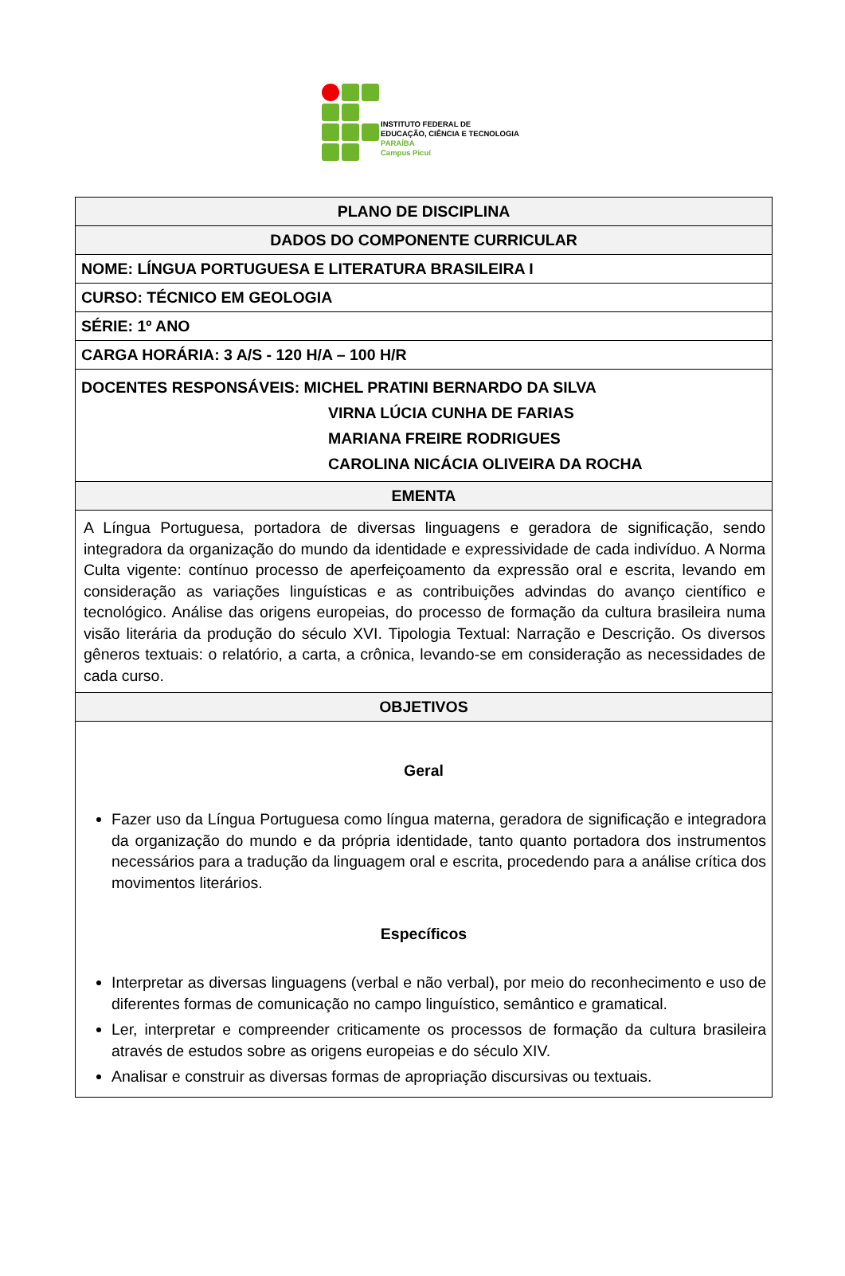INSTITUTO FEDERAL DE
EDUCAÇÃO, CIÊNCIA E TECNOLOGIA
PARAÍBA
Campus Picuí
| PLANO DE DISCIPLINA |
| --- |
| DADOS DO COMPONENTE CURRICULAR |
| NOME: LÍNGUA PORTUGUESA E LITERATURA BRASILEIRA I |
| CURSO: TÉCNICO EM GEOLOGIA |
| SÉRIE: 1º ANO |
| CARGA HORÁRIA: 3 A/S - 120 H/A – 100 H/R |
| DOCENTES RESPONSÁVEIS: MICHEL PRATINI BERNARDO DA SILVA VIRNA LÚCIA CUNHA DE FARIAS MARIANA FREIRE RODRIGUES CAROLINA NICÁCIA OLIVEIRA DA ROCHA |
| EMENTA |
| A Língua Portuguesa, portadora de diversas linguagens e geradora de significação, sendo integradora da organização do mundo da identidade e expressividade de cada indivíduo. A Norma Culta vigente: contínuo processo de aperfeiçoamento da expressão oral e escrita, levando em consideração as variações linguísticas e as contribuições advindas do avanço científico e tecnológico. Análise das origens europeias, do processo de formação da cultura brasileira numa visão literária da produção do século XVI. Tipologia Textual: Narração e Descrição. Os diversos gêneros textuais: o relatório, a carta, a crônica, levando-se em consideração as necessidades de cada curso. |
| OBJETIVOS |
| Geral Fazer uso da Língua Portuguesa como língua materna, geradora de significação e integradora da organização do mundo e da própria identidade, tanto quanto portadora dos instrumentos necessários para a tradução da linguagem oral e escrita, procedendo para a análise crítica dos movimentos literários. Específicos Interpretar as diversas linguagens (verbal e não verbal), por meio do reconhecimento e uso de diferentes formas de comunicação no campo linguístico, semântico e gramatical. Ler, interpretar e compreender criticamente os processos de formação da cultura brasileira através de estudos sobre as origens europeias e do século XIV. Analisar e construir as diversas formas de apropriação discursivas ou textuais. |